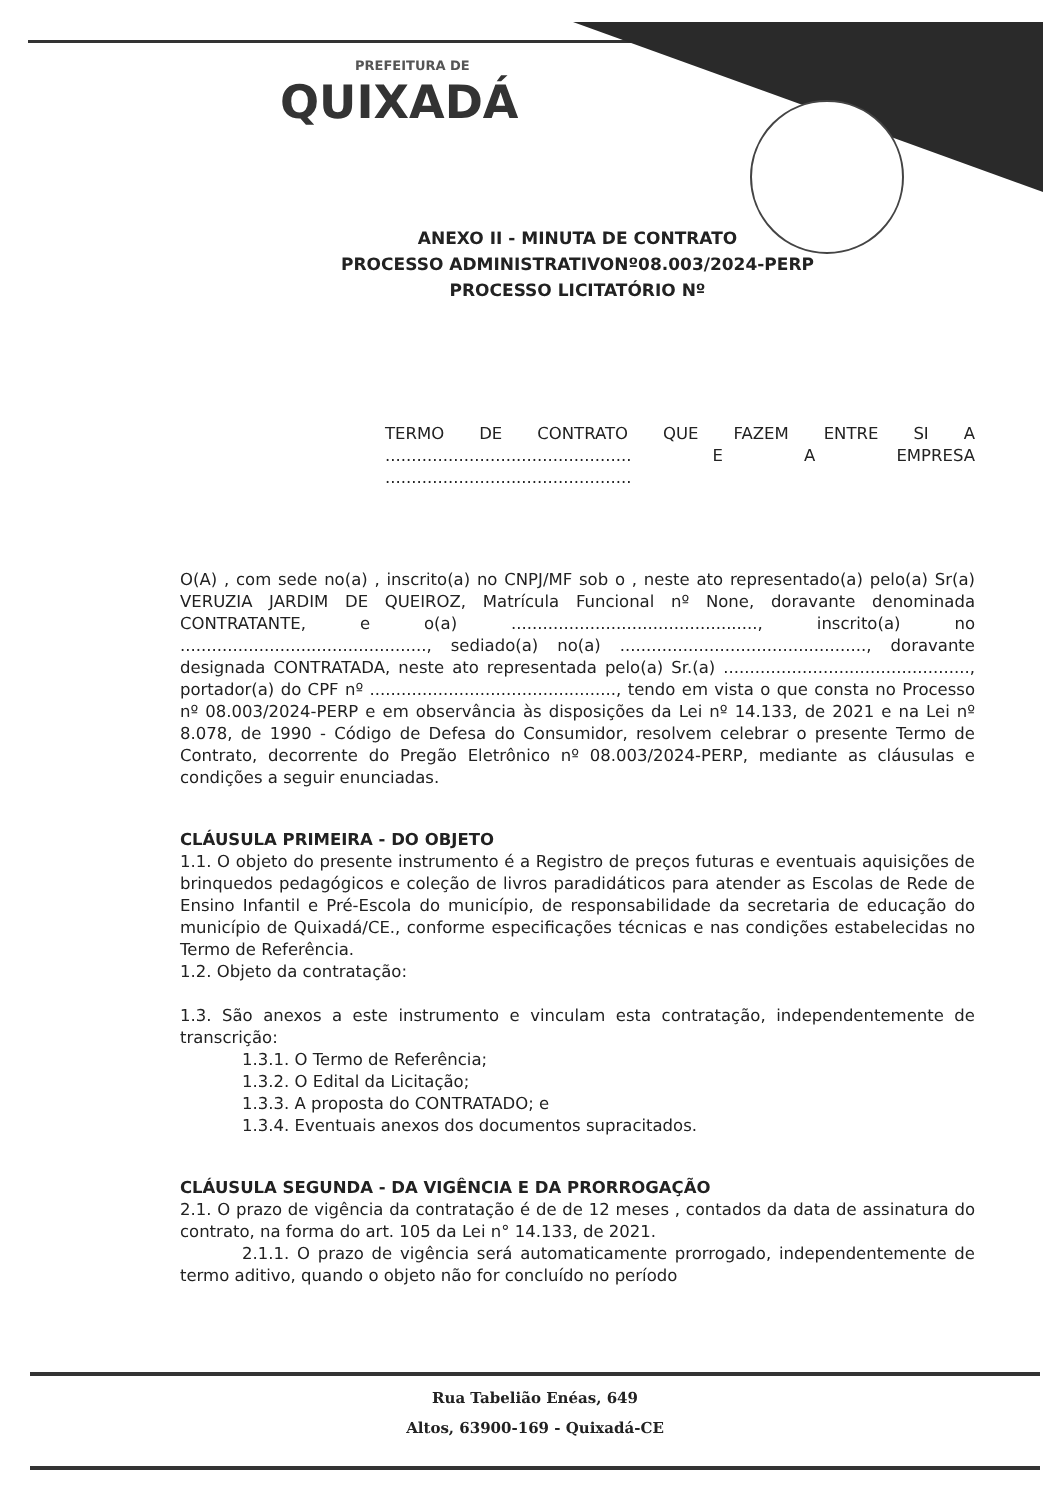PREFEITURA DE
QUIXADÁ
ANEXO II - MINUTA DE CONTRATO
PROCESSO ADMINISTRATIVONº08.003/2024-PERP
PROCESSO LICITATÓRIO Nº
TERMO DE CONTRATO QUE FAZEM ENTRE SI A ............................................... E A EMPRESA ...............................................
O(A) , com sede no(a) , inscrito(a) no CNPJ/MF sob o , neste ato representado(a) pelo(a) Sr(a) VERUZIA JARDIM DE QUEIROZ, Matrícula Funcional nº None, doravante denominada CONTRATANTE, e o(a) ..............................................., inscrito(a) no ..............................................., sediado(a) no(a) ..............................................., doravante designada CONTRATADA, neste ato representada pelo(a) Sr.(a) ..............................................., portador(a) do CPF nº ..............................................., tendo em vista o que consta no Processo nº 08.003/2024-PERP e em observância às disposições da Lei nº 14.133, de 2021 e na Lei nº 8.078, de 1990 - Código de Defesa do Consumidor, resolvem celebrar o presente Termo de Contrato, decorrente do Pregão Eletrônico nº 08.003/2024-PERP, mediante as cláusulas e condições a seguir enunciadas.
CLÁUSULA PRIMEIRA - DO OBJETO
1.1. O objeto do presente instrumento é a Registro de preços futuras e eventuais aquisições de brinquedos pedagógicos e coleção de livros paradidáticos para atender as Escolas de Rede de Ensino Infantil e Pré-Escola do município, de responsabilidade da secretaria de educação do município de Quixadá/CE., conforme especificações técnicas e nas condições estabelecidas no Termo de Referência.
1.2. Objeto da contratação:
1.3. São anexos a este instrumento e vinculam esta contratação, independentemente de transcrição:
1.3.1. O Termo de Referência;
1.3.2. O Edital da Licitação;
1.3.3. A proposta do CONTRATADO; e
1.3.4. Eventuais anexos dos documentos supracitados.
CLÁUSULA SEGUNDA - DA VIGÊNCIA E DA PRORROGAÇÃO
2.1. O prazo de vigência da contratação é de de 12 meses , contados da data de assinatura do contrato, na forma do art. 105 da Lei n° 14.133, de 2021.
2.1.1. O prazo de vigência será automaticamente prorrogado, independentemente de termo aditivo, quando o objeto não for concluído no período
Rua Tabelião Enéas, 649
Altos, 63900-169 - Quixadá-CE